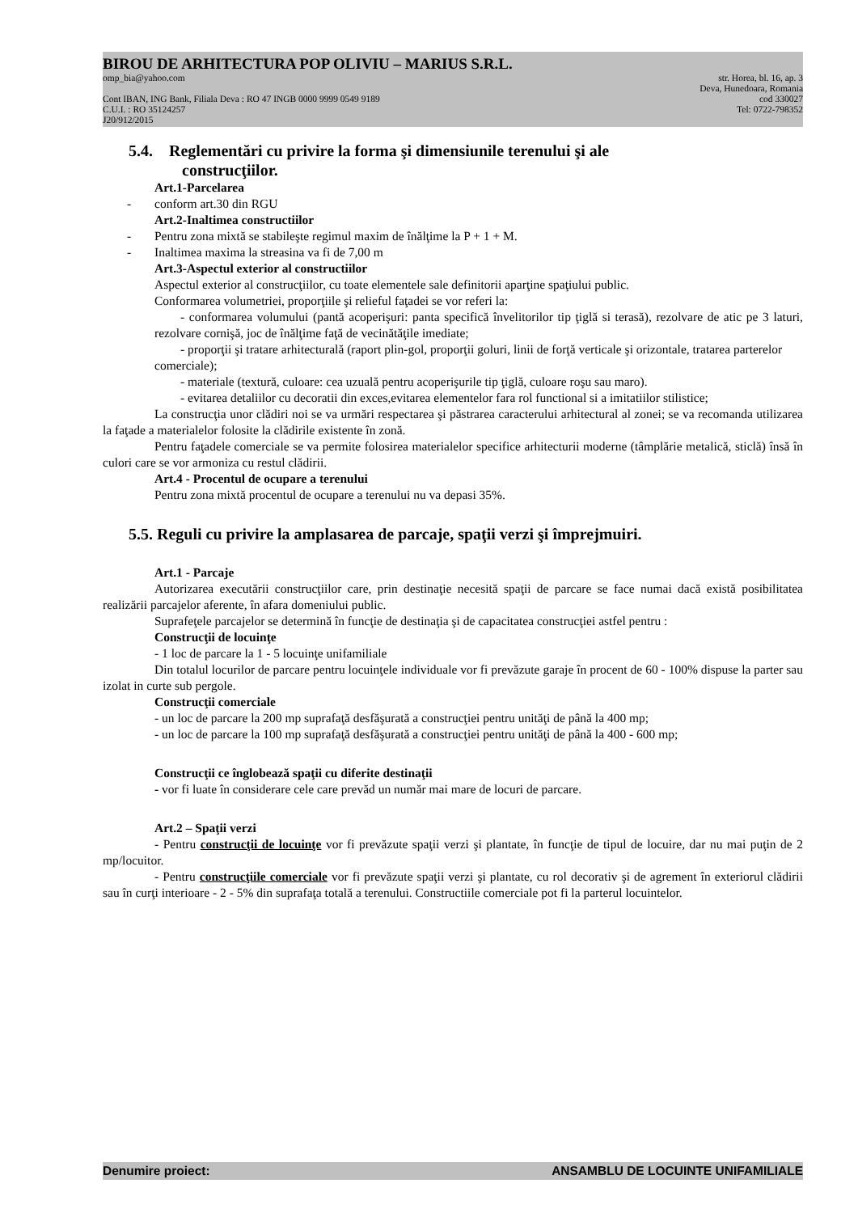BIROU DE ARHITECTURA POP OLIVIU – MARIUS S.R.L.
omp_bia@yahoo.com str. Horea, bl. 16, ap. 3
Deva, Hunedoara, Romania
Cont IBAN, ING Bank, Filiala Deva : RO 47 INGB 0000 9999 0549 9189 cod 330027
C.U.I. : RO 35124257 Tel: 0722-798352
J20/912/2015
5.4. Reglementări cu privire la forma şi dimensiunile terenului şi ale
construcţiilor.
Art.1-Parcelarea
- conform art.30 din RGU
Art.2-Inaltimea constructiilor
- Pentru zona mixtă se stabileşte regimul maxim de înălţime la P + 1 + M.
- Inaltimea maxima la streasina va fi de 7,00 m
Art.3-Aspectul exterior al constructiilor
Aspectul exterior al construcţiilor, cu toate elementele sale definitorii aparţine spaţiului public.
Conformarea volumetriei, proporţiile şi relieful faţadei se vor referi la:
- conformarea volumului (pantă acoperişuri: panta specifică învelitorilor tip ţiglă si terasă), rezolvare de atic pe 3 laturi, rezolvare cornişă, joc de înălţime faţă de vecinătăţile imediate;
- proporţii şi tratare arhitecturală (raport plin-gol, proporţii goluri, linii de forţă verticale şi orizontale, tratarea parterelor comerciale);
- materiale (textură, culoare: cea uzuală pentru acoperişurile tip ţiglă, culoare roşu sau maro).
- evitarea detaliilor cu decoratii din exces,evitarea elementelor fara rol functional si a imitatiilor stilistice;
La construcţia unor clădiri noi se va urmări respectarea şi păstrarea caracterului arhitectural al zonei; se va recomanda utilizarea la faţade a materialelor folosite la clădirile existente în zonă.
Pentru faţadele comerciale se va permite folosirea materialelor specifice arhitecturii moderne (tâmplărie metalică, sticlă) însă în culori care se vor armoniza cu restul clădirii.
Art.4 - Procentul de ocupare a terenului
Pentru zona mixtă procentul de ocupare a terenului nu va depasi 35%.
5.5. Reguli cu privire la amplasarea de parcaje, spaţii verzi şi împrejmuiri.
Art.1 - Parcaje
Autorizarea executării construcţiilor care, prin destinaţie necesită spaţii de parcare se face numai dacă există posibilitatea realizării parcajelor aferente, în afara domeniului public.
Suprafeţele parcajelor se determină în funcţie de destinaţia şi de capacitatea construcţiei astfel pentru :
Construcţii de locuinţe
- 1 loc de parcare la 1 - 5 locuinţe unifamiliale
Din totalul locurilor de parcare pentru locuinţele individuale vor fi prevăzute garaje în procent de 60 - 100% dispuse la parter sau izolat in curte sub pergole.
Construcţii comerciale
- un loc de parcare la 200 mp suprafaţă desfăşurată a construcţiei pentru unităţi de până la 400 mp;
- un loc de parcare la 100 mp suprafaţă desfăşurată a construcţiei pentru unităţi de până la 400 - 600 mp;
Construcţii ce înglobează spaţii cu diferite destinaţii
- vor fi luate în considerare cele care prevăd un număr mai mare de locuri de parcare.
Art.2 – Spaţii verzi
- Pentru construcţii de locuinţe vor fi prevăzute spaţii verzi şi plantate, în funcţie de tipul de locuire, dar nu mai puţin de 2 mp/locuitor.
- Pentru construcţiile comerciale vor fi prevăzute spaţii verzi şi plantate, cu rol decorativ şi de agrement în exteriorul clădirii sau în curţi interioare - 2 - 5% din suprafaţa totală a terenului. Constructiile comerciale pot fi la parterul locuintelor.
Denumire proiect: ANSAMBLU DE LOCUINTE UNIFAMILIALE